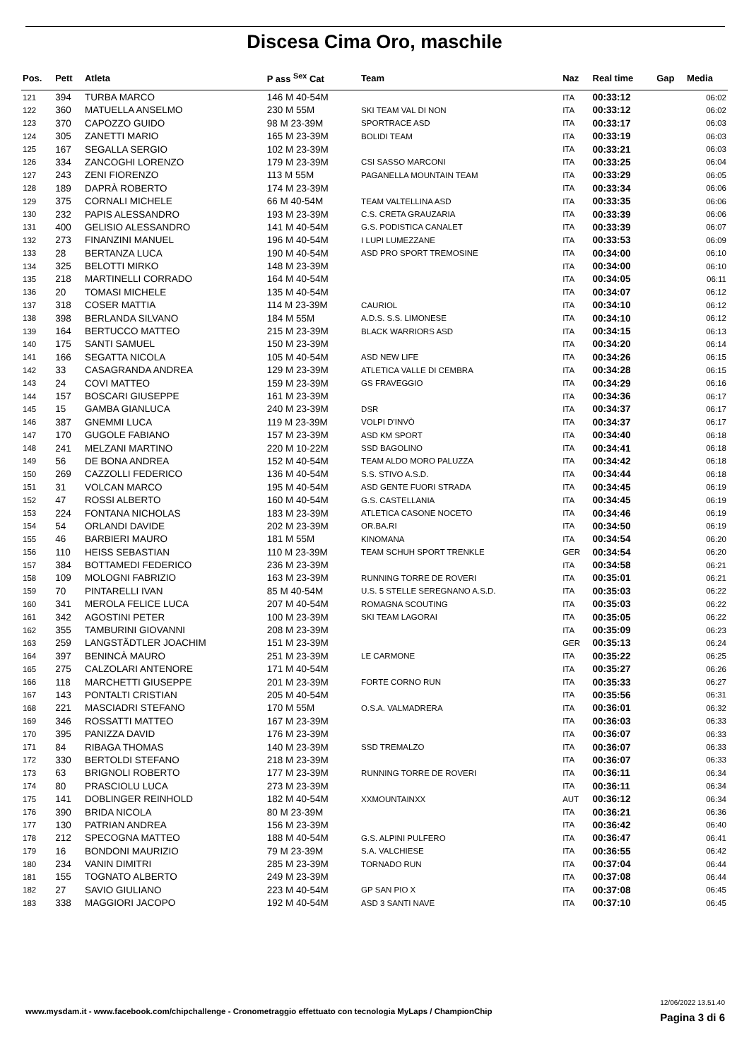Discesa Cima Oro, maschile
| Pos. | Pett | Atleta | P ass <sup>Sex</sup> Cat | Team | Naz | Real time | Gap | Media |
| --- | --- | --- | --- | --- | --- | --- | --- | --- |
| 121 | 394 | TURBA MARCO | 146 M 40-54M | | ITA | 00:33:12 | | 06:02 |
| 122 | 360 | MATUELLA ANSELMO | 230 M 55M | SKI TEAM VAL DI NON | ITA | 00:33:12 | | 06:02 |
| 123 | 370 | CAPOZZO GUIDO | 98 M 23-39M | SPORTRACE ASD | ITA | 00:33:17 | | 06:03 |
| 124 | 305 | ZANETTI MARIO | 165 M 23-39M | BOLIDI TEAM | ITA | 00:33:19 | | 06:03 |
| 125 | 167 | SEGALLA SERGIO | 102 M 23-39M | | ITA | 00:33:21 | | 06:03 |
| 126 | 334 | ZANCOGHI LORENZO | 179 M 23-39M | CSI SASSO MARCONI | ITA | 00:33:25 | | 06:04 |
| 127 | 243 | ZENI FIORENZO | 113 M 55M | PAGANELLA MOUNTAIN TEAM | ITA | 00:33:29 | | 06:05 |
| 128 | 189 | DAPRÀ ROBERTO | 174 M 23-39M | | ITA | 00:33:34 | | 06:06 |
| 129 | 375 | CORNALI MICHELE | 66 M 40-54M | TEAM VALTELLINA ASD | ITA | 00:33:35 | | 06:06 |
| 130 | 232 | PAPIS ALESSANDRO | 193 M 23-39M | C.S. CRETA GRAUZARIA | ITA | 00:33:39 | | 06:06 |
| 131 | 400 | GELISIO ALESSANDRO | 141 M 40-54M | G.S. PODISTICA CANALET | ITA | 00:33:39 | | 06:07 |
| 132 | 273 | FINANZINI MANUEL | 196 M 40-54M | I LUPI LUMEZZANE | ITA | 00:33:53 | | 06:09 |
| 133 | 28 | BERTANZA LUCA | 190 M 40-54M | ASD PRO SPORT TREMOSINE | ITA | 00:34:00 | | 06:10 |
| 134 | 325 | BELOTTI MIRKO | 148 M 23-39M | | ITA | 00:34:00 | | 06:10 |
| 135 | 218 | MARTINELLI CORRADO | 164 M 40-54M | | ITA | 00:34:05 | | 06:11 |
| 136 | 20 | TOMASI MICHELE | 135 M 40-54M | | ITA | 00:34:07 | | 06:12 |
| 137 | 318 | COSER MATTIA | 114 M 23-39M | CAURIOL | ITA | 00:34:10 | | 06:12 |
| 138 | 398 | BERLANDA SILVANO | 184 M 55M | A.D.S. S.S. LIMONESE | ITA | 00:34:10 | | 06:12 |
| 139 | 164 | BERTUCCO MATTEO | 215 M 23-39M | BLACK WARRIORS ASD | ITA | 00:34:15 | | 06:13 |
| 140 | 175 | SANTI SAMUEL | 150 M 23-39M | | ITA | 00:34:20 | | 06:14 |
| 141 | 166 | SEGATTA NICOLA | 105 M 40-54M | ASD NEW LIFE | ITA | 00:34:26 | | 06:15 |
| 142 | 33 | CASAGRANDA ANDREA | 129 M 23-39M | ATLETICA VALLE DI CEMBRA | ITA | 00:34:28 | | 06:15 |
| 143 | 24 | COVI MATTEO | 159 M 23-39M | GS FRAVEGGIO | ITA | 00:34:29 | | 06:16 |
| 144 | 157 | BOSCARI GIUSEPPE | 161 M 23-39M | | ITA | 00:34:36 | | 06:17 |
| 145 | 15 | GAMBA GIANLUCA | 240 M 23-39M | DSR | ITA | 00:34:37 | | 06:17 |
| 146 | 387 | GNEMMI LUCA | 119 M 23-39M | VOLPI D'INVÒ | ITA | 00:34:37 | | 06:17 |
| 147 | 170 | GUGOLE FABIANO | 157 M 23-39M | ASD KM SPORT | ITA | 00:34:40 | | 06:18 |
| 148 | 241 | MELZANI MARTINO | 220 M 10-22M | SSD BAGOLINO | ITA | 00:34:41 | | 06:18 |
| 149 | 56 | DE BONA ANDREA | 152 M 40-54M | TEAM ALDO MORO PALUZZA | ITA | 00:34:42 | | 06:18 |
| 150 | 269 | CAZZOLLI FEDERICO | 136 M 40-54M | S.S. STIVO A.S.D. | ITA | 00:34:44 | | 06:18 |
| 151 | 31 | VOLCAN MARCO | 195 M 40-54M | ASD GENTE FUORI STRADA | ITA | 00:34:45 | | 06:19 |
| 152 | 47 | ROSSI ALBERTO | 160 M 40-54M | G.S. CASTELLANIA | ITA | 00:34:45 | | 06:19 |
| 153 | 224 | FONTANA NICHOLAS | 183 M 23-39M | ATLETICA CASONE NOCETO | ITA | 00:34:46 | | 06:19 |
| 154 | 54 | ORLANDI DAVIDE | 202 M 23-39M | OR.BA.RI | ITA | 00:34:50 | | 06:19 |
| 155 | 46 | BARBIERI MAURO | 181 M 55M | KINOMANA | ITA | 00:34:54 | | 06:20 |
| 156 | 110 | HEISS SEBASTIAN | 110 M 23-39M | TEAM SCHUH SPORT TRENKLE | GER | 00:34:54 | | 06:20 |
| 157 | 384 | BOTTAMEDI FEDERICO | 236 M 23-39M | | ITA | 00:34:58 | | 06:21 |
| 158 | 109 | MOLOGNI FABRIZIO | 163 M 23-39M | RUNNING TORRE DE ROVERI | ITA | 00:35:01 | | 06:21 |
| 159 | 70 | PINTARELLI IVAN | 85 M 40-54M | U.S. 5 STELLE SEREGNANO A.S.D. | ITA | 00:35:03 | | 06:22 |
| 160 | 341 | MEROLA FELICE LUCA | 207 M 40-54M | ROMAGNA SCOUTING | ITA | 00:35:03 | | 06:22 |
| 161 | 342 | AGOSTINI PETER | 100 M 23-39M | SKI TEAM LAGORAI | ITA | 00:35:05 | | 06:22 |
| 162 | 355 | TAMBURINI GIOVANNI | 208 M 23-39M | | ITA | 00:35:09 | | 06:23 |
| 163 | 259 | LANGSTÄDTLER JOACHIM | 151 M 23-39M | | GER | 00:35:13 | | 06:24 |
| 164 | 397 | BENINCÀ MAURO | 251 M 23-39M | LE CARMONE | ITA | 00:35:22 | | 06:25 |
| 165 | 275 | CALZOLARI ANTENORE | 171 M 40-54M | | ITA | 00:35:27 | | 06:26 |
| 166 | 118 | MARCHETTI GIUSEPPE | 201 M 23-39M | FORTE CORNO RUN | ITA | 00:35:33 | | 06:27 |
| 167 | 143 | PONTALTI CRISTIAN | 205 M 40-54M | | ITA | 00:35:56 | | 06:31 |
| 168 | 221 | MASCIADRI STEFANO | 170 M 55M | O.S.A. VALMADRERA | ITA | 00:36:01 | | 06:32 |
| 169 | 346 | ROSSATTI MATTEO | 167 M 23-39M | | ITA | 00:36:03 | | 06:33 |
| 170 | 395 | PANIZZA DAVID | 176 M 23-39M | | ITA | 00:36:07 | | 06:33 |
| 171 | 84 | RIBAGA THOMAS | 140 M 23-39M | SSD TREMALZO | ITA | 00:36:07 | | 06:33 |
| 172 | 330 | BERTOLDI STEFANO | 218 M 23-39M | | ITA | 00:36:07 | | 06:33 |
| 173 | 63 | BRIGNOLI ROBERTO | 177 M 23-39M | RUNNING TORRE DE ROVERI | ITA | 00:36:11 | | 06:34 |
| 174 | 80 | PRASCIOLU LUCA | 273 M 23-39M | | ITA | 00:36:11 | | 06:34 |
| 175 | 141 | DOBLINGER REINHOLD | 182 M 40-54M | XXMOUNTAINXX | AUT | 00:36:12 | | 06:34 |
| 176 | 390 | BRIDA NICOLA | 80 M 23-39M | | ITA | 00:36:21 | | 06:36 |
| 177 | 130 | PATRIAN ANDREA | 156 M 23-39M | | ITA | 00:36:42 | | 06:40 |
| 178 | 212 | SPECOGNA MATTEO | 188 M 40-54M | G.S. ALPINI PULFERO | ITA | 00:36:47 | | 06:41 |
| 179 | 16 | BONDONI MAURIZIO | 79 M 23-39M | S.A. VALCHIESE | ITA | 00:36:55 | | 06:42 |
| 180 | 234 | VANIN DIMITRI | 285 M 23-39M | TORNADO RUN | ITA | 00:37:04 | | 06:44 |
| 181 | 155 | TOGNATO ALBERTO | 249 M 23-39M | | ITA | 00:37:08 | | 06:44 |
| 182 | 27 | SAVIO GIULIANO | 223 M 40-54M | GP SAN PIO X | ITA | 00:37:08 | | 06:45 |
| 183 | 338 | MAGGIORI JACOPO | 192 M 40-54M | ASD 3 SANTI NAVE | ITA | 00:37:10 | | 06:45 |
www.mysdam.it - www.facebook.com/chipchallenge - Cronometraggio effettuato con tecnologia MyLaps / ChampionChip
12/06/2022 13.51.40
Pagina 3 di 6